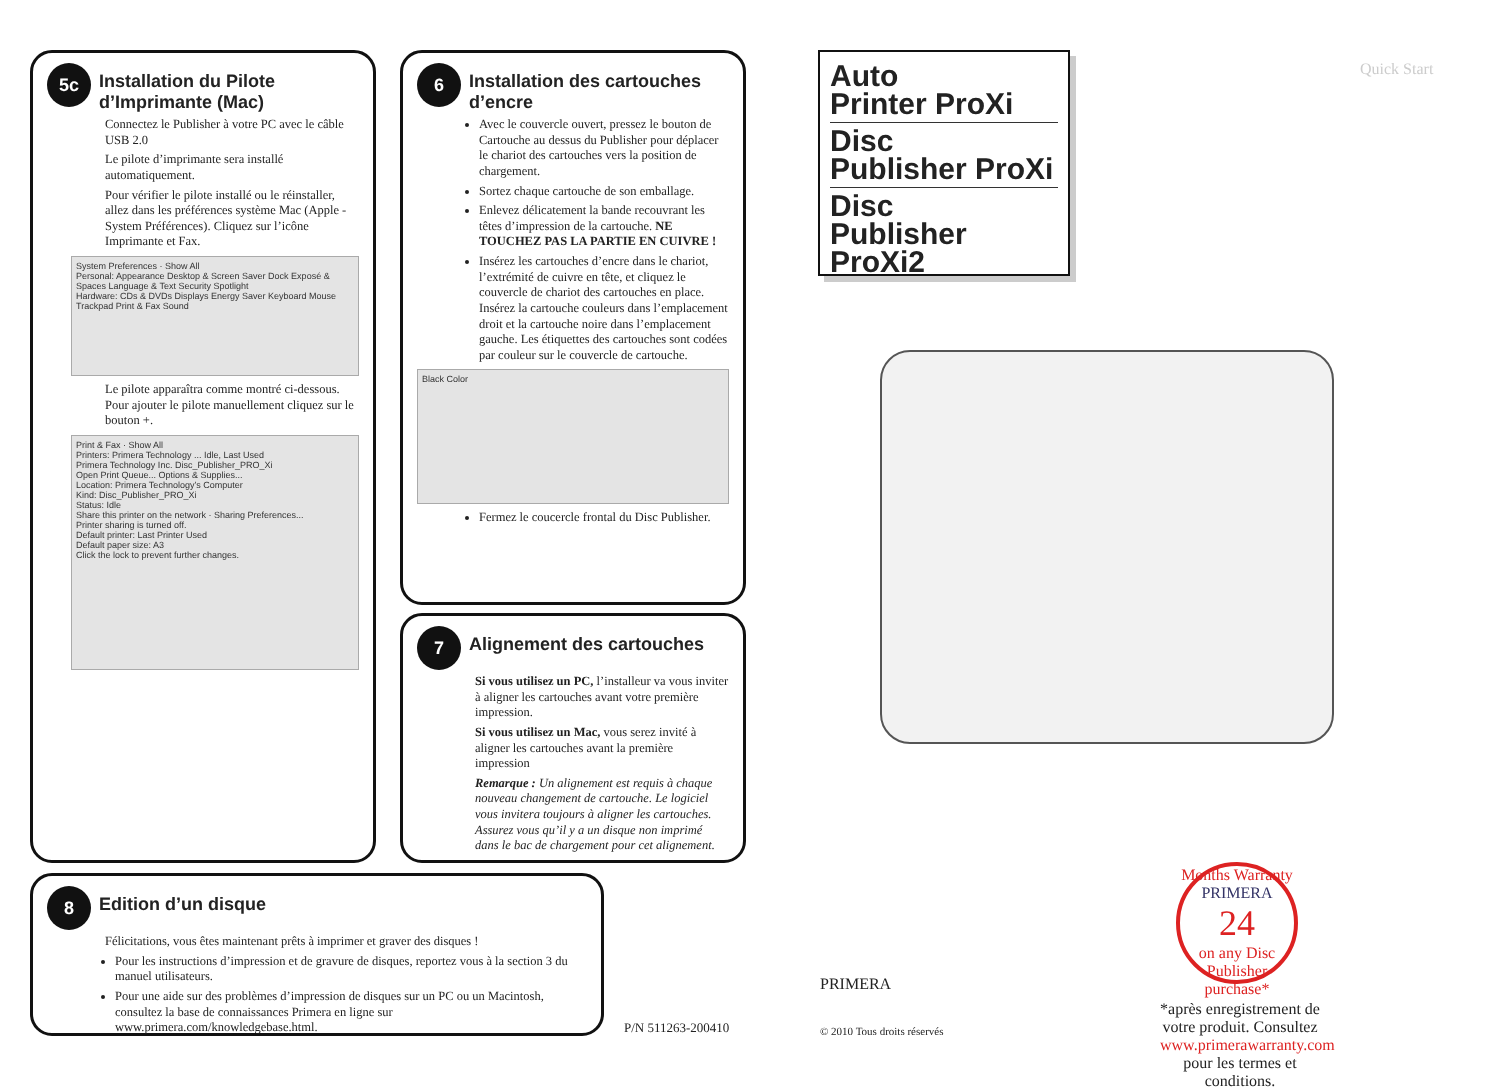5c
Installation du Pilote
d’Imprimante (Mac)
Connectez le Publisher à votre PC avec le câble USB 2.0
Le pilote d’imprimante sera installé automatiquement.
Pour vérifier le pilote installé ou le réinstaller, allez dans les préférences système Mac (Apple - System Préférences). Cliquez sur l’icône Imprimante et Fax.
System Preferences · Show All
Personal: Appearance Desktop & Screen Saver Dock Exposé & Spaces Language & Text Security Spotlight
Hardware: CDs & DVDs Displays Energy Saver Keyboard Mouse Trackpad Print & Fax Sound
Le pilote apparaîtra comme montré ci-dessous. Pour ajouter le pilote manuellement cliquez sur le bouton +.
Print & Fax · Show All
Printers: Primera Technology ... Idle, Last Used
Primera Technology Inc. Disc_Publisher_PRO_Xi
Open Print Queue... Options & Supplies...
Location: Primera Technology’s Computer
Kind: Disc_Publisher_PRO_Xi
Status: Idle
Share this printer on the network · Sharing Preferences...
Printer sharing is turned off.
Default printer: Last Printer Used
Default paper size: A3
Click the lock to prevent further changes.
6
Installation des cartouches
d’encre
Avec le couvercle ouvert, pressez le bouton de Cartouche au dessus du Publisher pour déplacer le chariot des cartouches vers la position de chargement.
Sortez chaque cartouche de son emballage.
Enlevez délicatement la bande recouvrant les têtes d’impression de la cartouche. NE TOUCHEZ PAS LA PARTIE EN CUIVRE !
Insérez les cartouches d’encre dans le chariot, l’extrémité de cuivre en tête, et cliquez le couvercle de chariot des cartouches en place. Insérez la cartouche couleurs dans l’emplacement droit et la cartouche noire dans l’emplacement gauche. Les étiquettes des cartouches sont codées par couleur sur le couvercle de cartouche.
Black Color
Fermez le coucercle frontal du Disc Publisher.
7
Alignement des cartouches
Si vous utilisez un PC, l’installeur va vous inviter à aligner les cartouches avant votre première impression.
Si vous utilisez un Mac, vous serez invité à aligner les cartouches avant la première impression
Remarque : Un alignement est requis à chaque nouveau changement de cartouche. Le logiciel vous invitera toujours à aligner les cartouches. Assurez vous qu’il y a un disque non imprimé dans le bac de chargement pour cet alignement.
8
Edition d’un disque
Félicitations, vous êtes maintenant prêts à imprimer et graver des disques !
Pour les instructions d’impression et de gravure de disques, reportez vous à la section 3 du manuel utilisateurs.
Pour une aide sur des problèmes d’impression de disques sur un PC ou un Macintosh, consultez la base de connaissances Primera en ligne sur www.primera.com/knowledgebase.html.
P/N 511263-200410
Auto
Printer ProXi
Disc
Publisher ProXi
Disc
Publisher ProXi2
Quick Start
PRIMERA
© 2010 Tous droits réservés
Months Warranty
PRIMERA
24
on any Disc Publisher purchase*
*après enregistrement de votre produit. Consultez www.primerawarranty.com pour les termes et conditions.